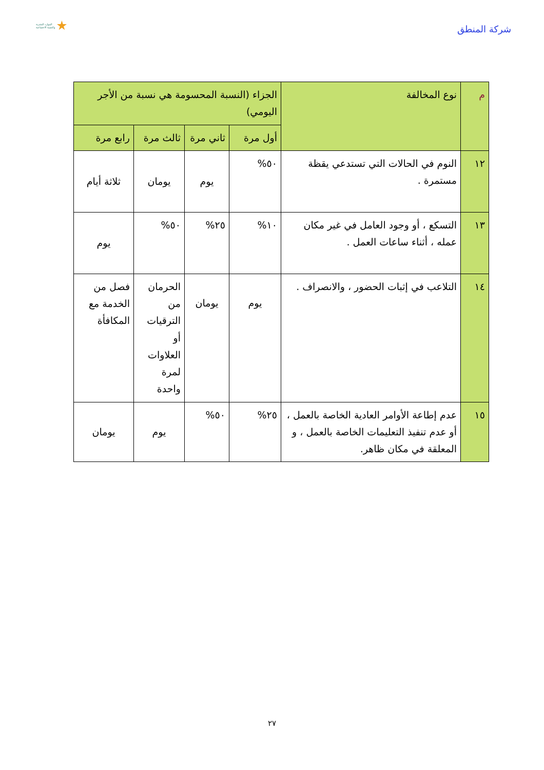شركة المنطق
الموارد البشرية
والتنمية الاجتماعية
| م | نوع المخالفة | الجزاء (النسبة المحسومة هي نسبة من الأجر اليومي) | | | |
| --- | --- | --- | --- | --- | --- |
| | | أول مرة | ثاني مرة | ثالث مرة | رابع مرة |
| ١٢ | النوم في الحالات التي تستدعي يقظة مستمرة . | ٥٠% | يوم | يومان | ثلاثة أيام |
| ١٣ | التسكع ، أو وجود العامل في غير مكان عمله ، أثناء ساعات العمل . | ١٠% | ٢٥% | ٥٠% | يوم |
| ١٤ | التلاعب في إثبات الحضور ، والانصراف . | يوم | يومان | الحرمان من الترقيات أو العلاوات لمرة واحدة | فصل من الخدمة مع المكافأة |
| ١٥ | عدم إطاعة الأوامر العادية الخاصة بالعمل ، أو عدم تنفيذ التعليمات الخاصة بالعمل ، و المعلقة في مكان ظاهر. | ٢٥% | ٥٠% | يوم | يومان |
٢٧